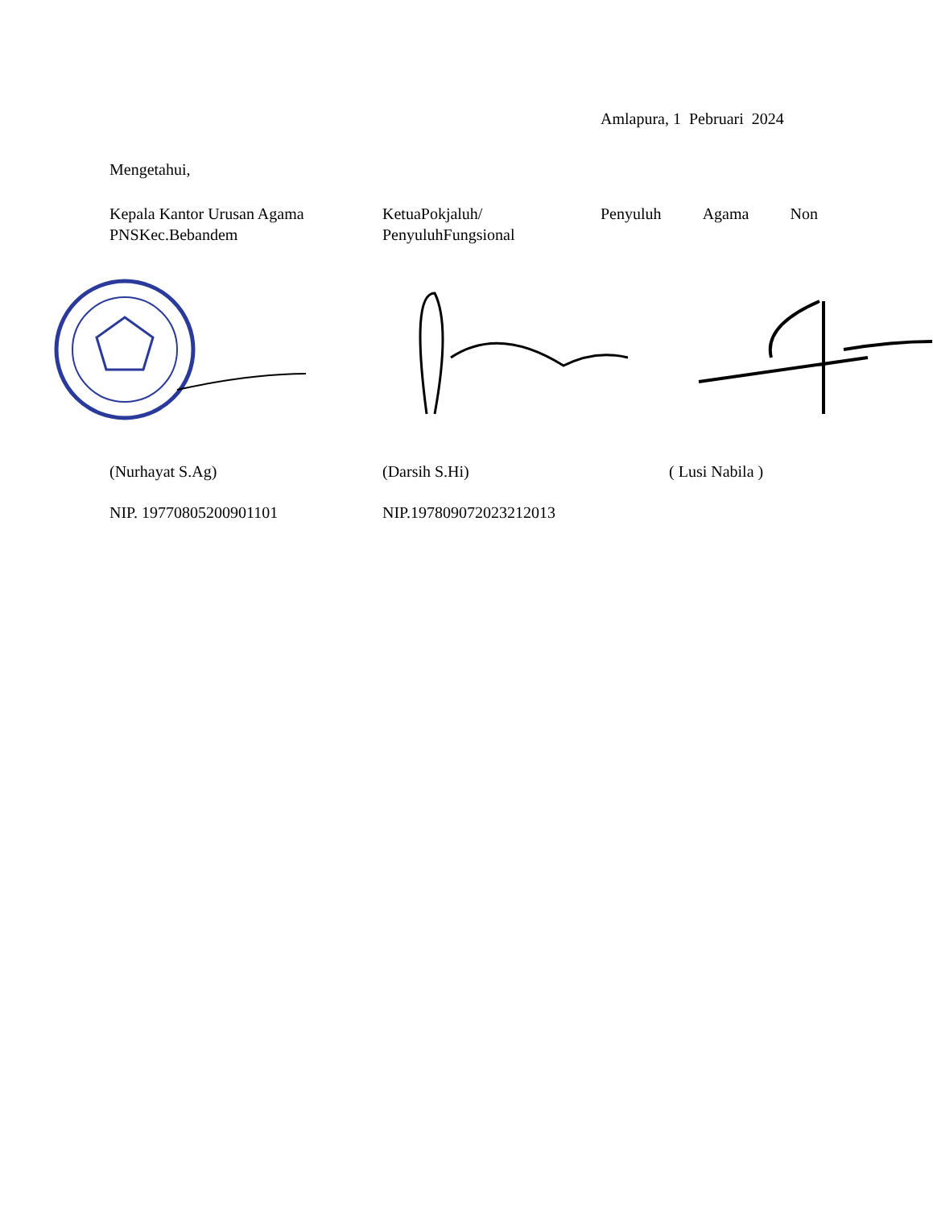Amlapura, 1 Pebruari 2024
Mengetahui,
Kepala Kantor Urusan Agama PNSKec.Bebandem
KetuaPokjaluh/
PenyuluhFungsional
Penyuluh Agama Non
(Nurhayat S.Ag) (Darsih S.Hi) ( Lusi Nabila )
NIP. 197708052009011​01 NIP.197809072023212013